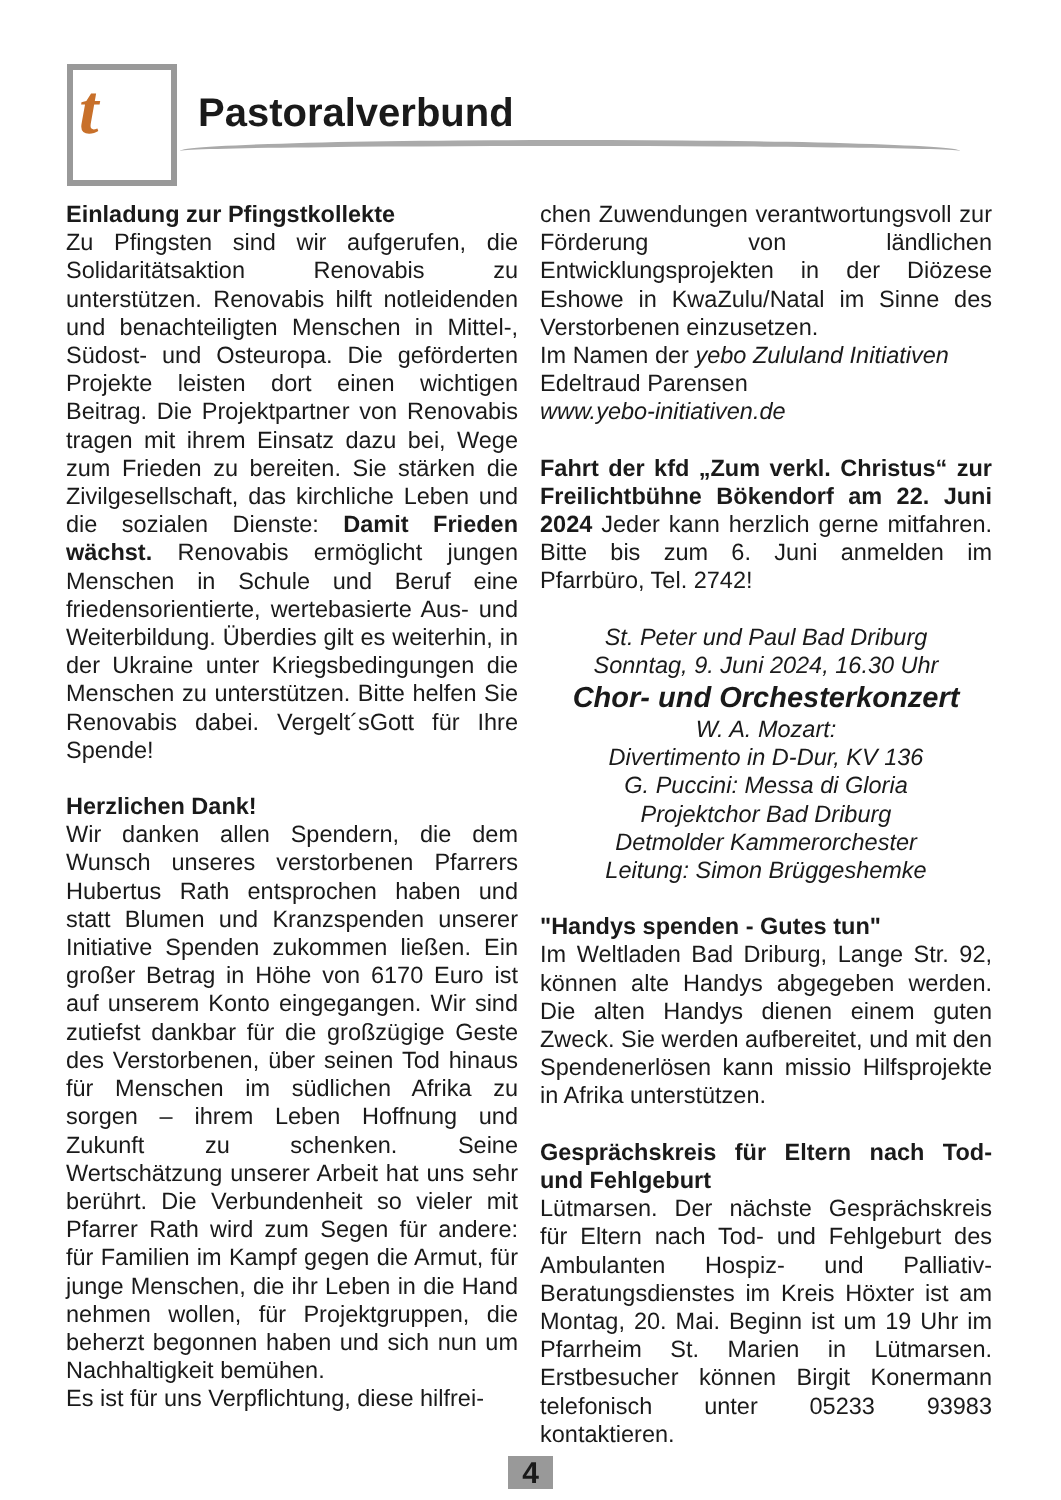t Pastoralverbund
Einladung zur Pfingstkollekte
Zu Pfingsten sind wir aufgerufen, die Solidaritätsaktion Renovabis zu unterstützen. Renovabis hilft notleidenden und benachteiligten Menschen in Mittel-, Südost- und Osteuropa. Die geförderten Projekte leisten dort einen wichtigen Beitrag. Die Projektpartner von Renovabis tragen mit ihrem Einsatz dazu bei, Wege zum Frieden zu bereiten. Sie stärken die Zivilgesellschaft, das kirchliche Leben und die sozialen Dienste: Damit Frieden wächst. Renovabis ermöglicht jungen Menschen in Schule und Beruf eine friedensorientierte, wertebasierte Aus- und Weiterbildung. Überdies gilt es weiterhin, in der Ukraine unter Kriegsbedingungen die Menschen zu unterstützen. Bitte helfen Sie Renovabis dabei. Vergelt´sGott für Ihre Spende!
Herzlichen Dank!
Wir danken allen Spendern, die dem Wunsch unseres verstorbenen Pfarrers Hubertus Rath entsprochen haben und statt Blumen und Kranzspenden unserer Initiative Spenden zukommen ließen. Ein großer Betrag in Höhe von 6170 Euro ist auf unserem Konto eingegangen. Wir sind zutiefst dankbar für die großzügige Geste des Verstorbenen, über seinen Tod hinaus für Menschen im südlichen Afrika zu sorgen – ihrem Leben Hoffnung und Zukunft zu schenken. Seine Wertschätzung unserer Arbeit hat uns sehr berührt. Die Verbundenheit so vieler mit Pfarrer Rath wird zum Segen für andere: für Familien im Kampf gegen die Armut, für junge Menschen, die ihr Leben in die Hand nehmen wollen, für Projektgruppen, die beherzt begonnen haben und sich nun um Nachhaltigkeit bemühen.
Es ist für uns Verpflichtung, diese hilfrei-
chen Zuwendungen verantwortungsvoll zur Förderung von ländlichen Entwicklungsprojekten in der Diözese Eshowe in KwaZulu/Natal im Sinne des Verstorbenen einzusetzen.
Im Namen der yebo Zululand Initiativen
Edeltraud Parensen
www.yebo-initiativen.de
Fahrt der kfd „Zum verkl. Christus“ zur Freilichtbühne Bökendorf am 22. Juni 2024 Jeder kann herzlich gerne mitfahren. Bitte bis zum 6. Juni anmelden im Pfarrbüro, Tel. 2742!
St. Peter und Paul Bad Driburg
Sonntag, 9. Juni 2024, 16.30 Uhr
Chor- und Orchesterkonzert
W. A. Mozart:
Divertimento in D-Dur, KV 136
G. Puccini: Messa di Gloria
Projektchor Bad Driburg
Detmolder Kammerorchester
Leitung: Simon Brüggeshemke
"Handys spenden - Gutes tun"
Im Weltladen Bad Driburg, Lange Str. 92, können alte Handys abgegeben werden. Die alten Handys dienen einem guten Zweck. Sie werden aufbereitet, und mit den Spendenerlösen kann missio Hilfsprojekte in Afrika unterstützen.
Gesprächskreis für Eltern nach Tod- und Fehlgeburt
Lütmarsen. Der nächste Gesprächskreis für Eltern nach Tod- und Fehlgeburt des Ambulanten Hospiz- und Palliativ-Beratungsdienstes im Kreis Höxter ist am Montag, 20. Mai. Beginn ist um 19 Uhr im Pfarrheim St. Marien in Lütmarsen. Erstbesucher können Birgit Konermann telefonisch unter 05233 93983 kontaktieren.
4